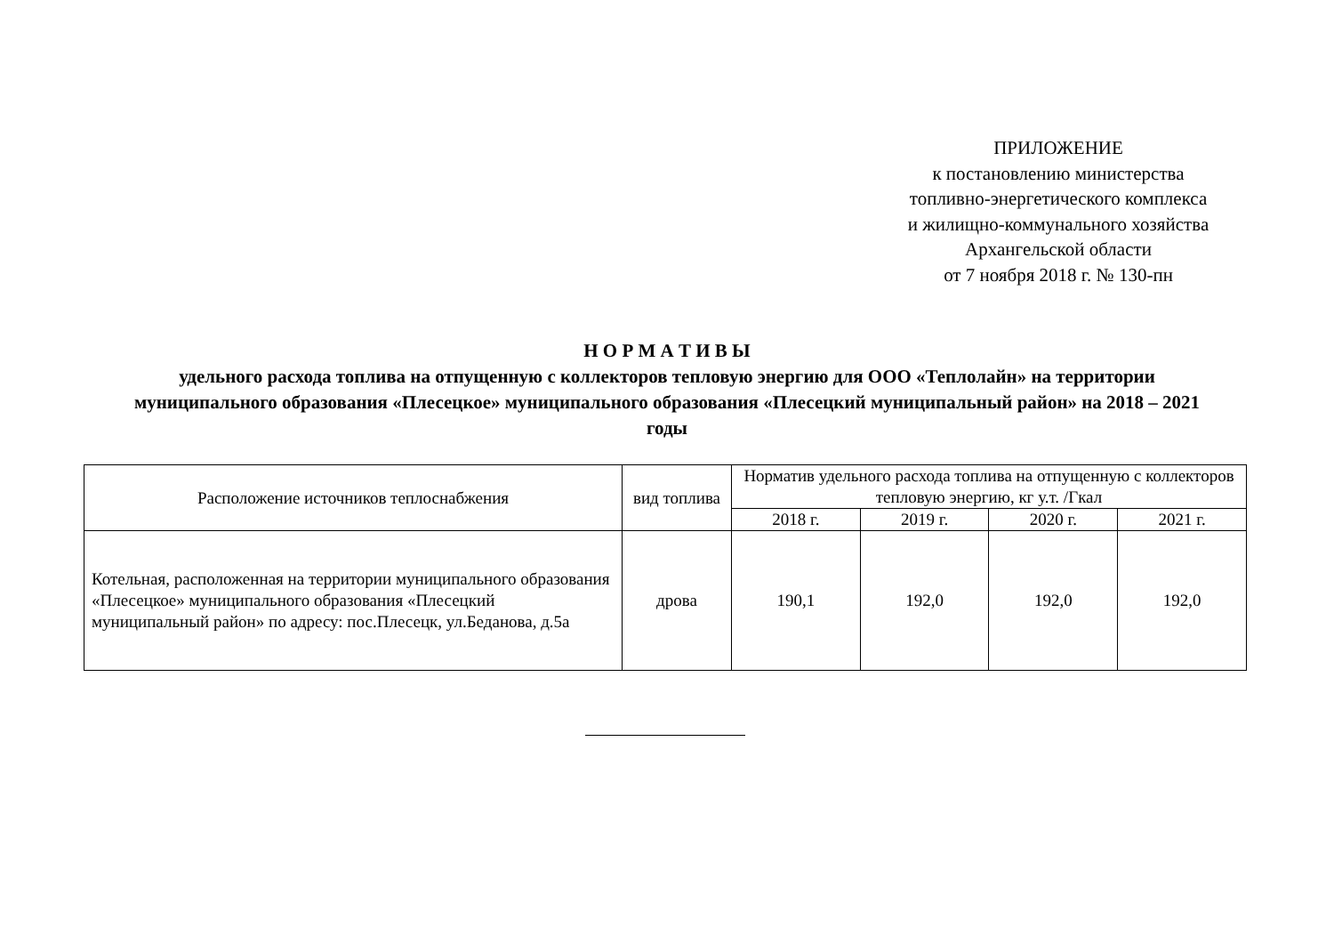ПРИЛОЖЕНИЕ
к постановлению министерства
топливно-энергетического комплекса
и жилищно-коммунального хозяйства
Архангельской области
от 7 ноября 2018 г. № 130-пн
Н О Р М А Т И В Ы
удельного расхода топлива на отпущенную с коллекторов тепловую энергию для ООО «Теплолайн» на территории муниципального образования «Плесецкое» муниципального образования «Плесецкий муниципальный район» на 2018 – 2021 годы
| Расположение источников теплоснабжения | вид топлива | Норматив удельного расхода топлива на отпущенную с коллекторов тепловую энергию, кг у.т. /Гкал | | | |
| --- | --- | --- | --- | --- | --- |
| | | 2018 г. | 2019 г. | 2020 г. | 2021 г. |
| Котельная, расположенная на территории муниципального образования «Плесецкое» муниципального образования «Плесецкий муниципальный район» по адресу: пос.Плесецк, ул.Беданова, д.5а | дрова | 190,1 | 192,0 | 192,0 | 192,0 |